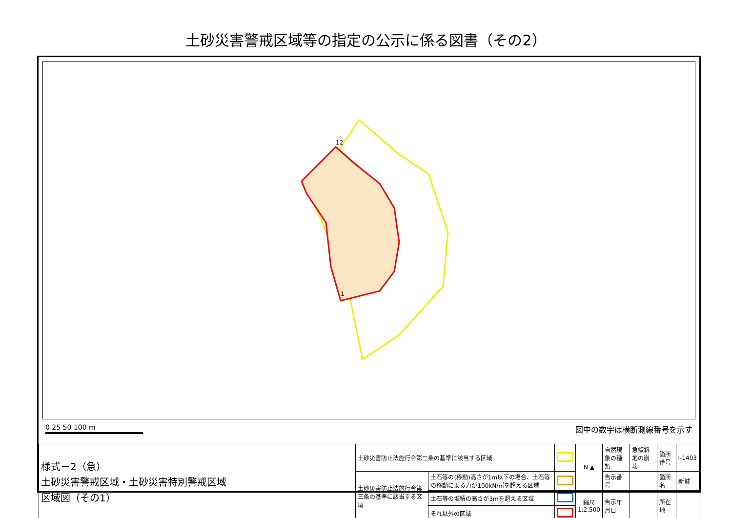土砂災害警戒区域等の指定の公示に係る図書（その2）
12
1
0 25 50 100 m 図中の数字は横断測線番号を示す
| 様式－2（急） 土砂災害警戒区域・土砂災害特別警戒区域 区域図（その1） | 土砂災害防止法施行令第二条の基準に該当する区域 | | | N ▲ | 自然現象の種類 | 急傾斜地の崩壊 | 箇所番号 | Ⅰ-1403 |
| | 土砂災害防止法施行令第三条の基準に該当する区域 | 土石等の(移動)高さが1m以下の場合、土石等の移動による力が100kN/㎡を超える区域 | | | 告示番号 | | 箇所名 | 新城 |
| | | 土石等の堆積の高さが3mを超える区域 | | 縮尺 1:2,500 | 告示年月日 | | 所在地 | |
| | | それ以外の区域 | | | | | | |